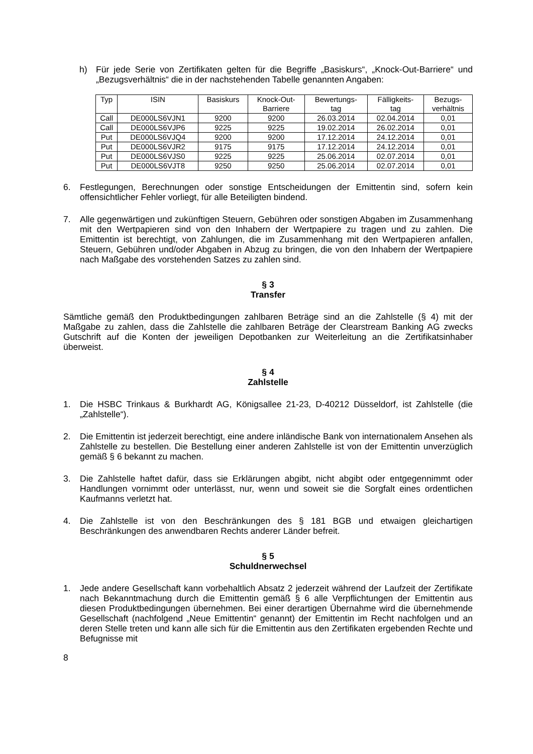h) Für jede Serie von Zertifikaten gelten für die Begriffe „Basiskurs“, „Knock-Out-Barriere“ und „Bezugsverhältnis“ die in der nachstehenden Tabelle genannten Angaben:
| Typ | ISIN | Basiskurs | Knock-Out- Barriere | Bewertungs- tag | Fälligkeits- tag | Bezugs- verhältnis |
| --- | --- | --- | --- | --- | --- | --- |
| Call | DE000LS6VJN1 | 9200 | 9200 | 26.03.2014 | 02.04.2014 | 0,01 |
| Call | DE000LS6VJP6 | 9225 | 9225 | 19.02.2014 | 26.02.2014 | 0,01 |
| Put | DE000LS6VJQ4 | 9200 | 9200 | 17.12.2014 | 24.12.2014 | 0,01 |
| Put | DE000LS6VJR2 | 9175 | 9175 | 17.12.2014 | 24.12.2014 | 0,01 |
| Put | DE000LS6VJS0 | 9225 | 9225 | 25.06.2014 | 02.07.2014 | 0,01 |
| Put | DE000LS6VJT8 | 9250 | 9250 | 25.06.2014 | 02.07.2014 | 0,01 |
6. Festlegungen, Berechnungen oder sonstige Entscheidungen der Emittentin sind, sofern kein offensichtlicher Fehler vorliegt, für alle Beteiligten bindend.
7. Alle gegenwärtigen und zukünftigen Steuern, Gebühren oder sonstigen Abgaben im Zusammenhang mit den Wertpapieren sind von den Inhabern der Wertpapiere zu tragen und zu zahlen. Die Emittentin ist berechtigt, von Zahlungen, die im Zusammenhang mit den Wertpapieren anfallen, Steuern, Gebühren und/oder Abgaben in Abzug zu bringen, die von den Inhabern der Wertpapiere nach Maßgabe des vorstehenden Satzes zu zahlen sind.
§ 3
Transfer
Sämtliche gemäß den Produktbedingungen zahlbaren Beträge sind an die Zahlstelle (§ 4) mit der Maßgabe zu zahlen, dass die Zahlstelle die zahlbaren Beträge der Clearstream Banking AG zwecks Gutschrift auf die Konten der jeweiligen Depotbanken zur Weiterleitung an die Zertifikatsinhaber überweist.
§ 4
Zahlstelle
1. Die HSBC Trinkaus & Burkhardt AG, Königsallee 21-23, D-40212 Düsseldorf, ist Zahlstelle (die „Zahlstelle“).
2. Die Emittentin ist jederzeit berechtigt, eine andere inländische Bank von internationalem Ansehen als Zahlstelle zu bestellen. Die Bestellung einer anderen Zahlstelle ist von der Emittentin unverzüglich gemäß § 6 bekannt zu machen.
3. Die Zahlstelle haftet dafür, dass sie Erklärungen abgibt, nicht abgibt oder entgegennimmt oder Handlungen vornimmt oder unterlässt, nur, wenn und soweit sie die Sorgfalt eines ordentlichen Kaufmanns verletzt hat.
4. Die Zahlstelle ist von den Beschränkungen des § 181 BGB und etwaigen gleichartigen Beschränkungen des anwendbaren Rechts anderer Länder befreit.
§ 5
Schuldnerwechsel
1. Jede andere Gesellschaft kann vorbehaltlich Absatz 2 jederzeit während der Laufzeit der Zertifikate nach Bekanntmachung durch die Emittentin gemäß § 6 alle Verpflichtungen der Emittentin aus diesen Produktbedingungen übernehmen. Bei einer derartigen Übernahme wird die übernehmende Gesellschaft (nachfolgend „Neue Emittentin“ genannt) der Emittentin im Recht nachfolgen und an deren Stelle treten und kann alle sich für die Emittentin aus den Zertifikaten ergebenden Rechte und Befugnisse mit
8